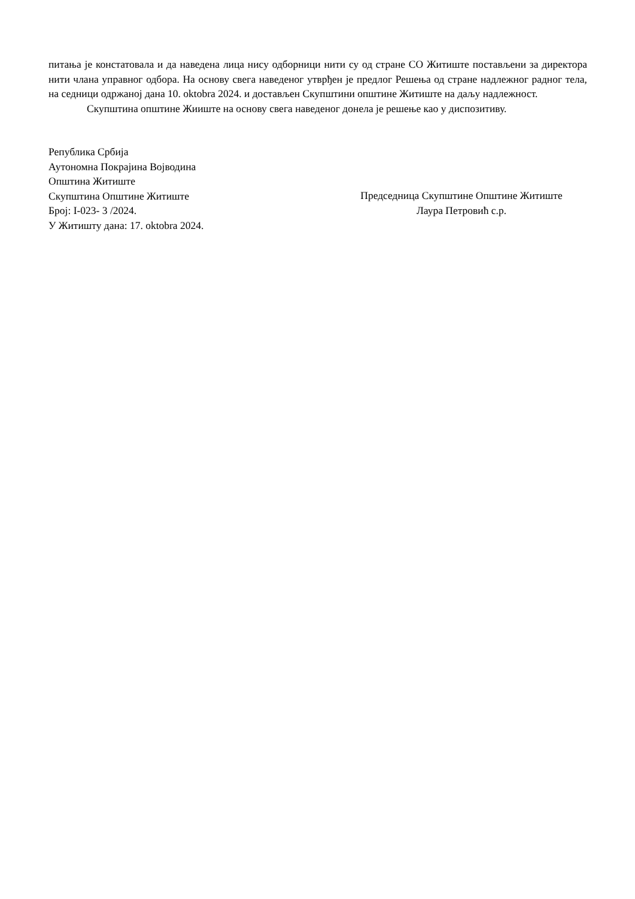питања је констатовала и да наведена лица нису одборници нити су од стране СО Житиште постављени за директора нити члана управног одбора. На основу свега наведеног утврђен је предлог Решења од стране надлежног радног тела, на седници одржаној дана 10. oktobra 2024. и достављен Скупштини општине Житиште на даљу надлежност.
Скупштина општине Жииште на основу свега наведеног донела је решење као у диспозитиву.
Република Србија
Аутономна Покрајина Војводина
Општина Житиште
Скупштина Општине Житиште
Број: I-023- 3 /2024.
У Житишту дана: 17. oktobra 2024.
Председница Скупштине Општине Житиште
Лаура Петровић с.р.